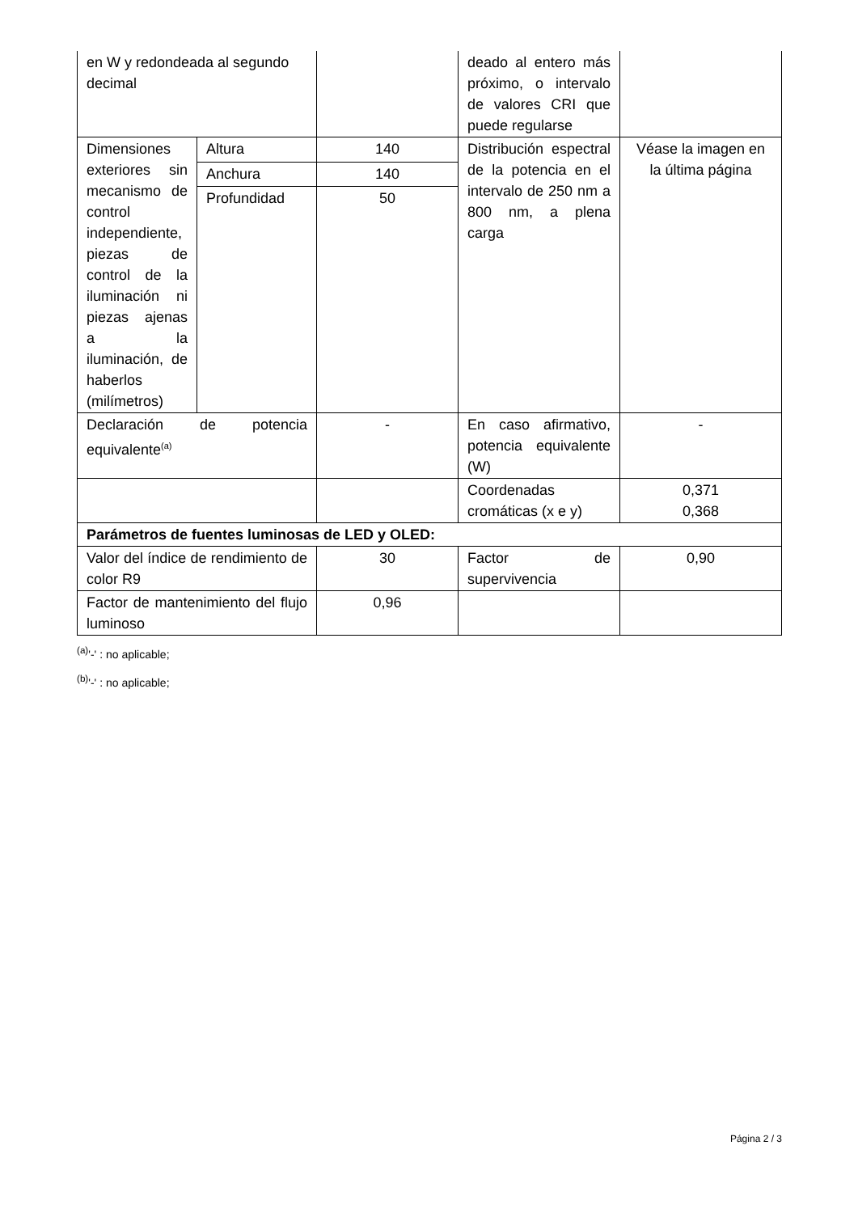| en W y redondeada al segundo decimal | | | deado al entero más próximo, o intervalo de valores CRI que puede regularse | |
| Dimensiones exteriores sin mecanismo de control independiente, piezas de control de la iluminación ni piezas ajenas a la iluminación, de haberlos (milímetros) | Altura | 140 | Distribución espectral de la potencia en el intervalo de 250 nm a 800 nm, a plena carga | Véase la imagen en la última página |
| | Anchura | 140 | | |
| | Profundidad | 50 | | |
| Declaración de potencia equivalente<sup>(a)</sup> | | - | En caso afirmativo, potencia equivalente (W) | - |
| | | | Coordenadas cromáticas (x e y) | 0,371 0,368 |
| Parámetros de fuentes luminosas de LED y OLED: | | | | |
| Valor del índice de rendimiento de color R9 | | 30 | Factor de supervivencia | 0,90 |
| Factor de mantenimiento del flujo luminoso | | 0,96 | | |
<sup>(a)</sup> '-' : no aplicable;
<sup>(b)</sup> '-' : no aplicable;
Página 2 / 3